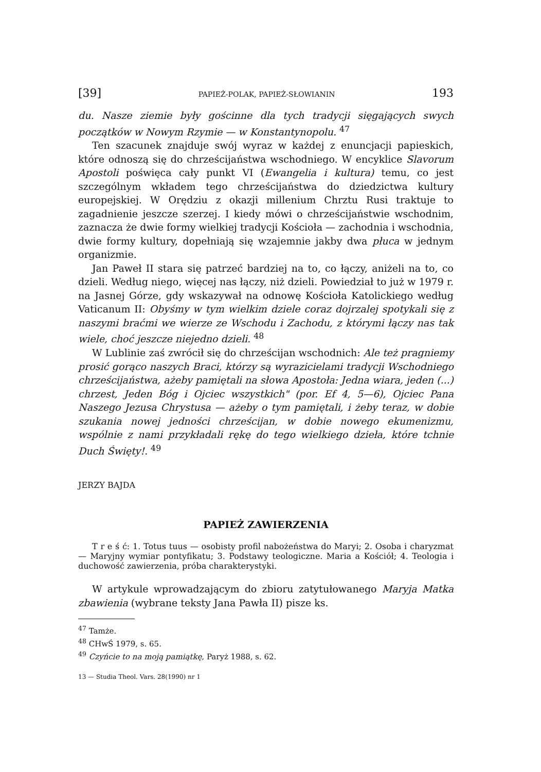[39] PAPIEŻ-POLAK, PAPIEŻ-SŁOWIANIN 193
du. Nasze ziemie były gościnne dla tych tradycji sięgających swych początków w Nowym Rzymie — w Konstantynopolu. <sup>47</sup>
Ten szacunek znajduje swój wyraz w każdej z enuncjacji papieskich, które odnoszą się do chrześcijaństwa wschodniego. W encyklice Slavorum Apostoli poświęca cały punkt VI (Ewangelia i kultura) temu, co jest szczególnym wkładem tego chrześcijaństwa do dziedzictwa kultury europejskiej. W Orędziu z okazji millenium Chrztu Rusi traktuje to zagadnienie jeszcze szerzej. I kiedy mówi o chrześcijaństwie wschodnim, zaznacza że dwie formy wielkiej tradycji Kościoła — zachodnia i wschodnia, dwie formy kultury, dopełniają się wzajemnie jakby dwa płuca w jednym organizmie.
Jan Paweł II stara się patrzeć bardziej na to, co łączy, aniżeli na to, co dzieli. Według niego, więcej nas łączy, niż dzieli. Powiedział to już w 1979 r. na Jasnej Górze, gdy wskazywał na odnowę Kościoła Katolickiego według Vaticanum II: Obyśmy w tym wielkim dziele coraz dojrzalej spotykali się z naszymi braćmi we wierze ze Wschodu i Zachodu, z którymi łączy nas tak wiele, choć jeszcze niejedno dzieli. <sup>48</sup>
W Lublinie zaś zwrócił się do chrześcijan wschodnich: Ale też pragniemy prosić gorąco naszych Braci, którzy są wyrazicielami tradycji Wschodniego chrześcijaństwa, ażeby pamiętali na słowa Apostoła: Jedna wiara, jeden (...) chrzest, Jeden Bóg i Ojciec wszystkich" (por. Ef 4, 5—6), Ojciec Pana Naszego Jezusa Chrystusa — ażeby o tym pamiętali, i żeby teraz, w dobie szukania nowej jedności chrześcijan, w dobie nowego ekumenizmu, wspólnie z nami przykładali rękę do tego wielkiego dzieła, które tchnie Duch Święty!. <sup>49</sup>
JERZY BAJDA
PAPIEŻ ZAWIERZENIA
T r e ś ć: 1. Totus tuus — osobisty profil nabożeństwa do Maryi; 2. Osoba i charyzmat — Maryjny wymiar pontyfikatu; 3. Podstawy teologiczne. Maria a Kościół; 4. Teologia i duchowość zawierzenia, próba charakterystyki.
W artykule wprowadzającym do zbioru zatytułowanego Maryja Matka zbawienia (wybrane teksty Jana Pawła II) pisze ks.
<sup>47</sup> Tamże.
<sup>48</sup> CHwŚ 1979, s. 65.
<sup>49</sup> Czyńcie to na moją pamiątkę, Paryż 1988, s. 62.
13 — Studia Theol. Vars. 28(1990) nr 1